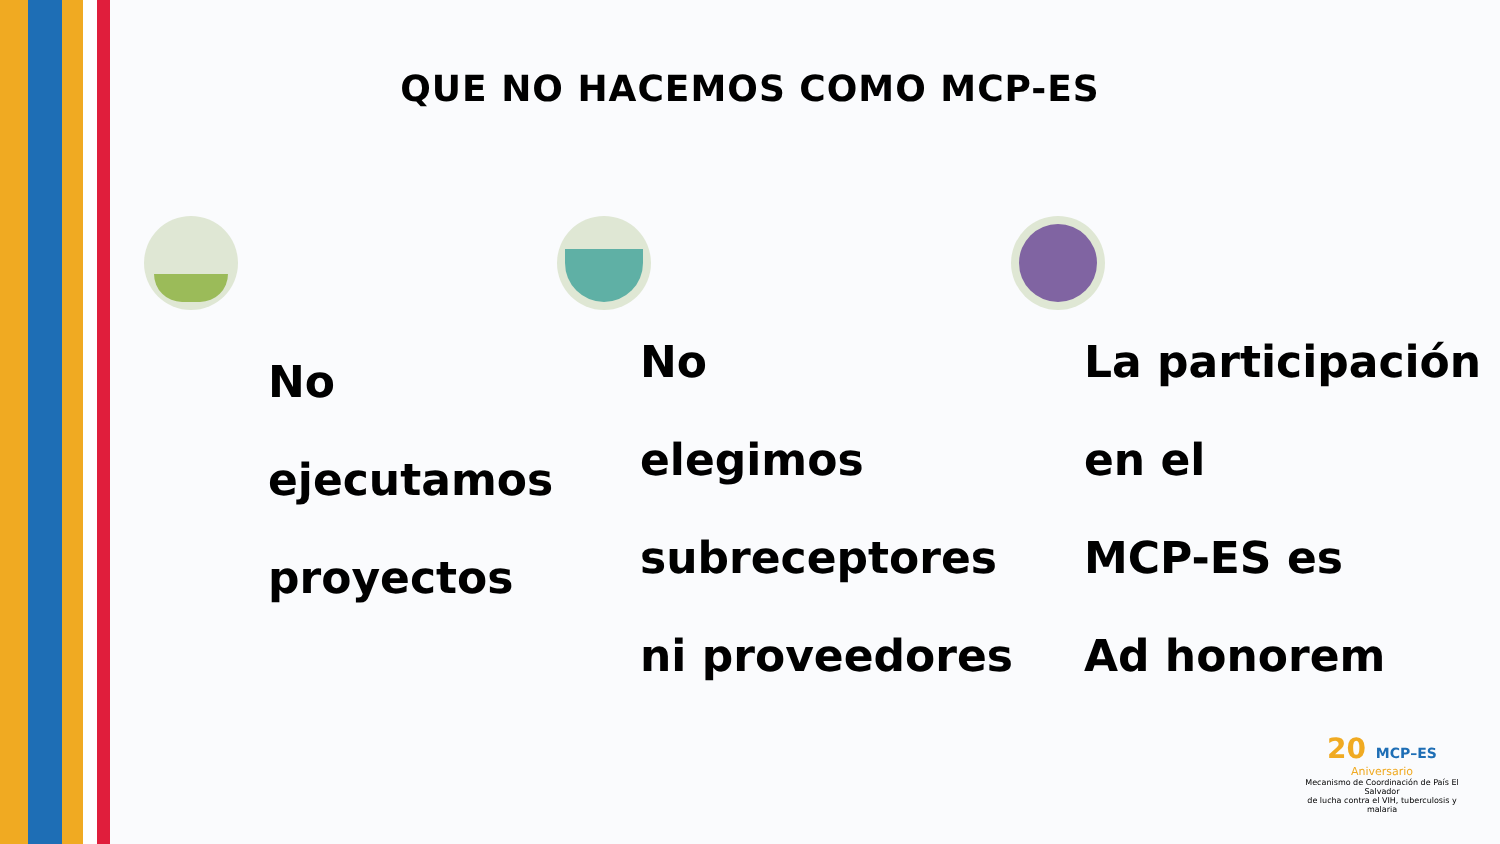QUE NO HACEMOS COMO MCP-ES
No
ejecutamos
proyectos
No
elegimos
subreceptores
ni proveedores
La participación
en el
MCP-ES es
Ad honorem
20 MCP–ES
Aniversario
Mecanismo de Coordinación de País El Salvador
de lucha contra el VIH, tuberculosis y malaria